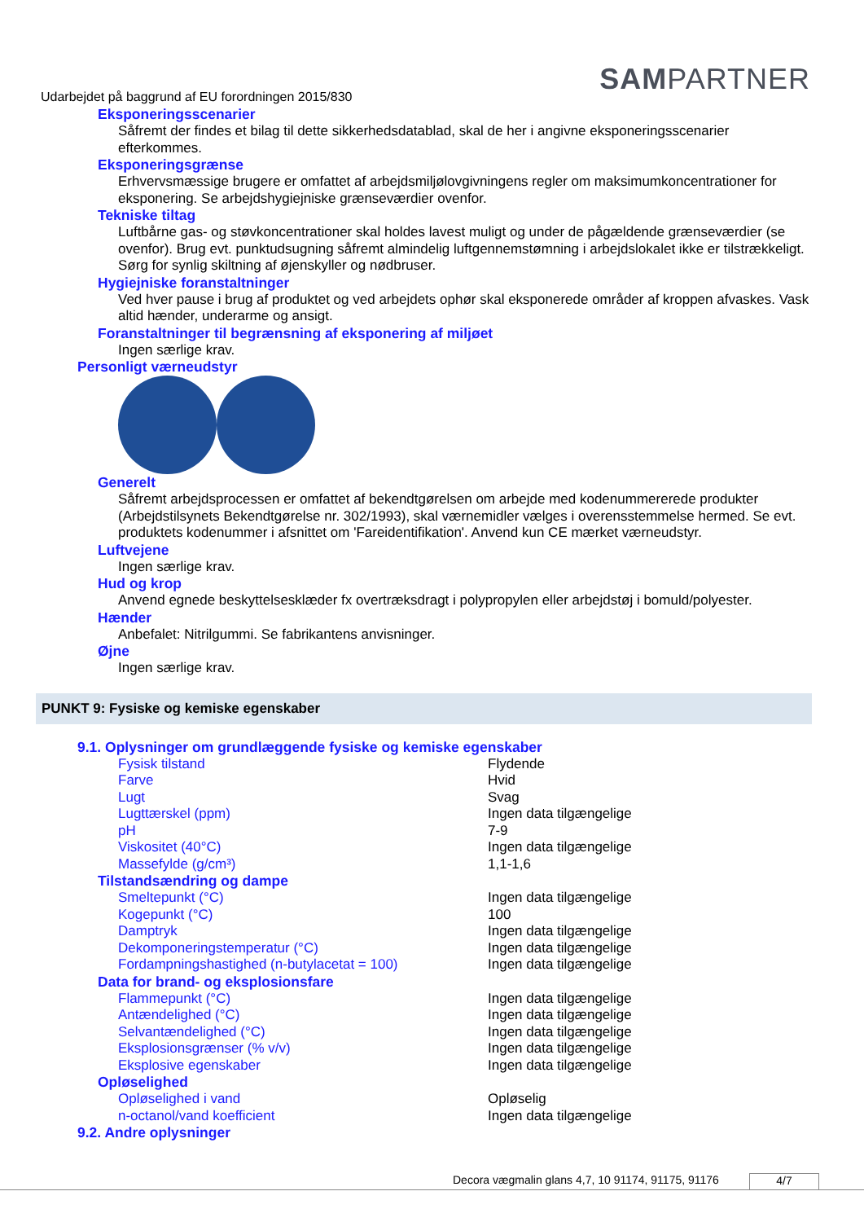Udarbejdet på baggrund af EU forordningen 2015/830
SAMPARTNER
Eksponeringsscenarier
Såfremt der findes et bilag til dette sikkerhedsdatablad, skal de her i angivne eksponeringsscenarier efterkommes.
Eksponeringsgrænse
Erhvervsmæssige brugere er omfattet af arbejdsmiljølovgivningens regler om maksimumkoncentrationer for eksponering. Se arbejdshygiejniske grænseværdier ovenfor.
Tekniske tiltag
Luftbårne gas- og støvkoncentrationer skal holdes lavest muligt og under de pågældende grænseværdier (se ovenfor). Brug evt. punktudsugning såfremt almindelig luftgennemstømning i arbejdslokalet ikke er tilstrækkeligt. Sørg for synlig skiltning af øjenskyller og nødbruser.
Hygiejniske foranstaltninger
Ved hver pause i brug af produktet og ved arbejdets ophør skal eksponerede områder af kroppen afvaskes. Vask altid hænder, underarme og ansigt.
Foranstaltninger til begrænsning af eksponering af miljøet
Ingen særlige krav.
Personligt værneudstyr
Generelt
Såfremt arbejdsprocessen er omfattet af bekendtgørelsen om arbejde med kodenummererede produkter (Arbejdstilsynets Bekendtgørelse nr. 302/1993), skal værnemidler vælges i overensstemmelse hermed. Se evt. produktets kodenummer i afsnittet om 'Fareidentifikation'. Anvend kun CE mærket værneudstyr.
Luftvejene
Ingen særlige krav.
Hud og krop
Anvend egnede beskyttelsesklæder fx overtræksdragt i polypropylen eller arbejdstøj i bomuld/polyester.
Hænder
Anbefalet: Nitrilgummi. Se fabrikantens anvisninger.
Øjne
Ingen særlige krav.
PUNKT 9: Fysiske og kemiske egenskaber
9.1. Oplysninger om grundlæggende fysiske og kemiske egenskaber
| Fysisk tilstand | Flydende |
| Farve | Hvid |
| Lugt | Svag |
| Lugttærskel (ppm) | Ingen data tilgængelige |
| pH | 7-9 |
| Viskositet (40°C) | Ingen data tilgængelige |
| Massefylde (g/cm³) | 1,1-1,6 |
Tilstandsændring og dampe
| Smeltepunkt (°C) | Ingen data tilgængelige |
| Kogepunkt (°C) | 100 |
| Damptryk | Ingen data tilgængelige |
| Dekomponeringstemperatur (°C) | Ingen data tilgængelige |
| Fordampningshastighed (n-butylacetat = 100) | Ingen data tilgængelige |
Data for brand- og eksplosionsfare
| Flammepunkt (°C) | Ingen data tilgængelige |
| Antændelighed (°C) | Ingen data tilgængelige |
| Selvantændelighed (°C) | Ingen data tilgængelige |
| Eksplosionsgrænser (% v/v) | Ingen data tilgængelige |
| Eksplosive egenskaber | Ingen data tilgængelige |
Opløselighed
| Opløselighed i vand | Opløselig |
| n-octanol/vand koefficient | Ingen data tilgængelige |
9.2. Andre oplysninger
Decora vægmalin glans 4,7, 10 91174, 91175, 91176
4/7